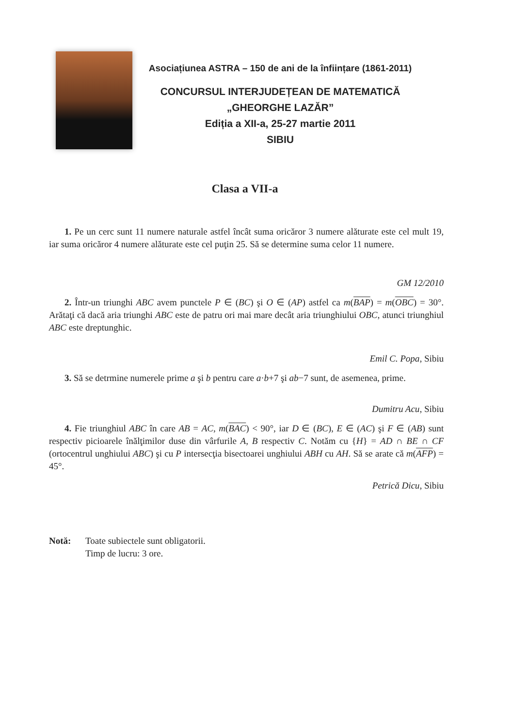Asociațiunea ASTRA – 150 de ani de la înființare (1861-2011)
CONCURSUL INTERJUDEȚEAN DE MATEMATICĂ
„GHEORGHE LAZĂR”
Ediția a XII-a, 25-27 martie 2011
SIBIU
Clasa a VII-a
1. Pe un cerc sunt 11 numere naturale astfel încât suma oricăror 3 numere alăturate este cel mult 19, iar suma oricăror 4 numere alăturate este cel puţin 25. Să se determine suma celor 11 numere.
GM 12/2010
2. Într-un triunghi ABC avem punctele P ∈ (BC) şi O ∈ (AP) astfel ca m(BAP) = m(OBC) = 30°. Arătaţi că dacă aria triunghi ABC este de patru ori mai mare decât aria triunghiului OBC, atunci triunghiul ABC este dreptunghic.
Emil C. Popa, Sibiu
3. Să se detrmine numerele prime a şi b pentru care a·b+7 şi ab−7 sunt, de asemenea, prime.
Dumitru Acu, Sibiu
4. Fie triunghiul ABC în care AB = AC, m(BAC) < 90°, iar D ∈ (BC), E ∈ (AC) şi F ∈ (AB) sunt respectiv picioarele înălţimilor duse din vârfurile A, B respectiv C. Notăm cu {H} = AD ∩ BE ∩ CF (ortocentrul unghiului ABC) şi cu P intersecţia bisectoarei unghiului ABH cu AH. Să se arate că m(AFP) = 45°.
Petrică Dicu, Sibiu
Notă: Toate subiectele sunt obligatorii.
Timp de lucru: 3 ore.